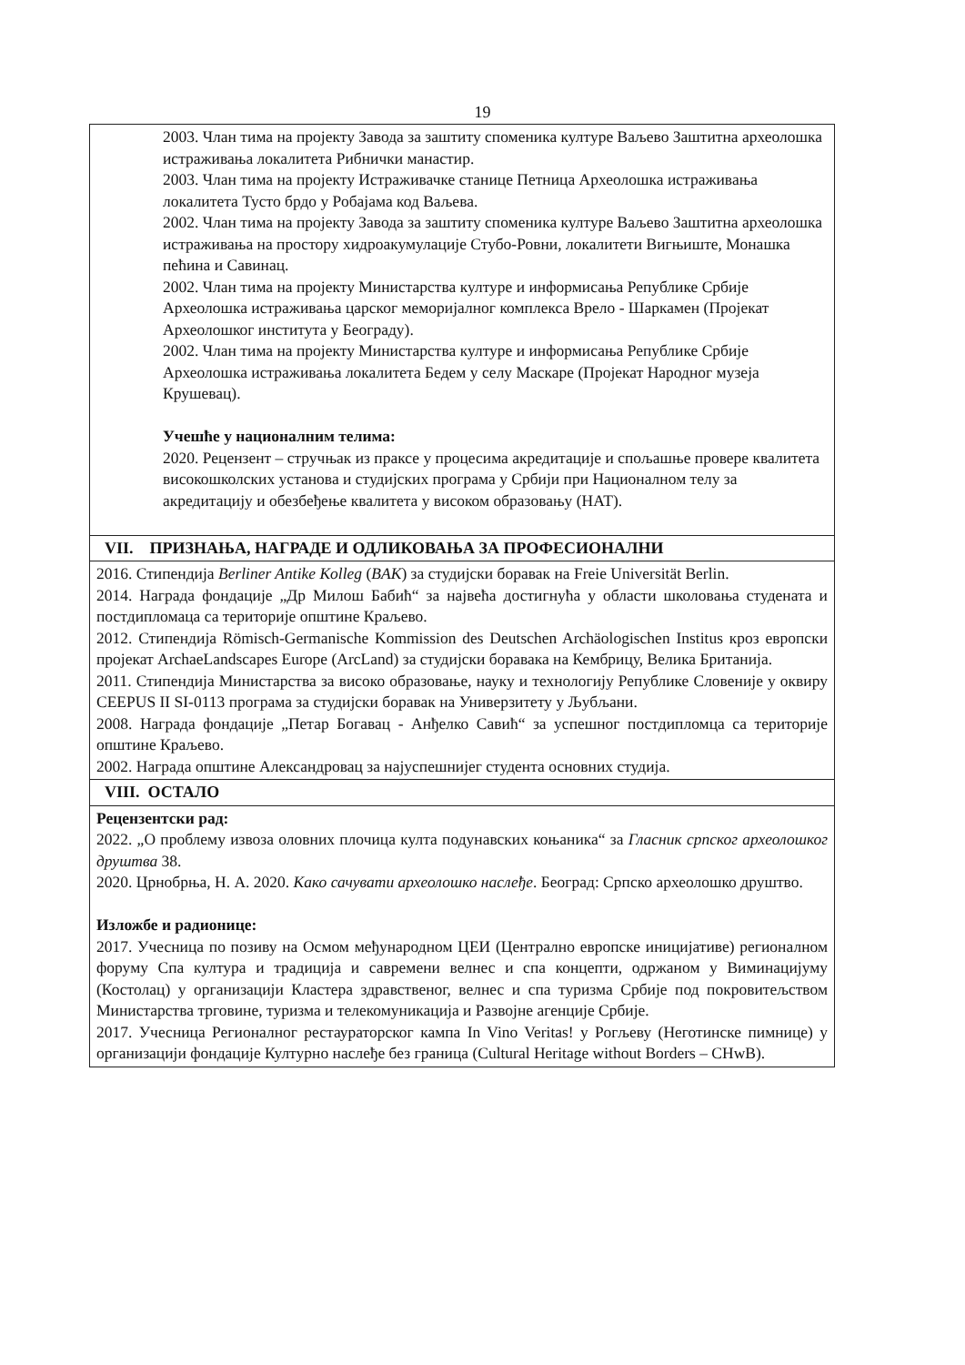19
| 2003. Члан тима на пројекту Завода за заштиту споменика културе Ваљево Заштитна археолошка истраживања локалитета Рибнички манастир. 2003. Члан тима на пројекту Истраживачке станице Петница Археолошка истраживања локалитета Тусто брдо у Робајама код Ваљева. 2002. Члан тима на пројекту Завода за заштиту споменика културе Ваљево Заштитна археолошка истраживања на простору хидроакумулације Стубо-Ровни, локалитети Вигњиште, Монашка пећина и Савинац. 2002. Члан тима на пројекту Министарства културе и информисања Републике Србије Археолошка истраживања царског меморијалног комплекса Врело - Шаркамен (Пројекат Археолошког института у Београду). 2002. Члан тима на пројекту Министарства културе и информисања Републике Србије Археолошка истраживања локалитета Бедем у селу Маскаре (Пројекат Народног музеја Крушевац). Учешће у националним телима: 2020. Рецензент – стручњак из праксе у процесима акредитације и спољашње провере квалитета високошколских установа и студијских програма у Србији при Националном телу за акредитацију и обезбеђење квалитета у високом образовању (НАТ). |
| VII. ПРИЗНАЊА, НАГРАДЕ И ОДЛИКОВАЊА ЗА ПРОФЕСИОНАЛНИ |
| 2016. Стипендија Berliner Antike Kolleg ( BAK ) за студијски боравак на Freie Universität Berlin. 2014. Награда фондације „Др Милош Бабић“ за највећа достигнућа у области школовања студената и постдипломаца са територије општине Краљево. 2012. Стипендија Römisch-Germanische Kommission des Deutschen Archäologischen Institus кроз европски пројекат ArchaeLandscapes Europe (ArcLand) за студијски боравака на Кембрицу, Велика Британија. 2011. Стипендија Министарства за високо образовање, науку и технологију Републике Словеније у оквиру CEEPUS II SI-0113 програма за студијски боравак на Универзитету у Љубљани. 2008. Награда фондације „Петар Богавац - Анђелко Савић“ за успешног постдипломца са територије општине Краљево. 2002. Награда општине Александровац за најуспешнијег студента основних студија. |
| VIII. ОСТАЛО |
| Рецензентски рад: 2022. „О проблему извоза оловних плочица култа подунавских коњаника“ за Гласник српског археолошког друштва 38. 2020. Црнобрња, Н. А. 2020. Како сачувати археолошко наслеђе . Београд: Српско археолошко друштво. Изложбе и радионице: 2017. Учесница по позиву на Осмом међународном ЦЕИ (Централно европске иницијативе) регионалном форуму Спа култура и традиција и савремени велнес и спа концепти, одржаном у Виминацијуму (Костолац) у организацији Кластера здравственог, велнес и спа туризма Србије под покровитељством Министарства трговине, туризма и телекомуникација и Развојне агенције Србије. 2017. Учесница Регионалног рестаураторског кампа In Vino Veritas! у Рогљеву (Неготинске пимнице) у организацији фондације Културно наслеђе без граница (Cultural Heritage without Borders – CHwB). |